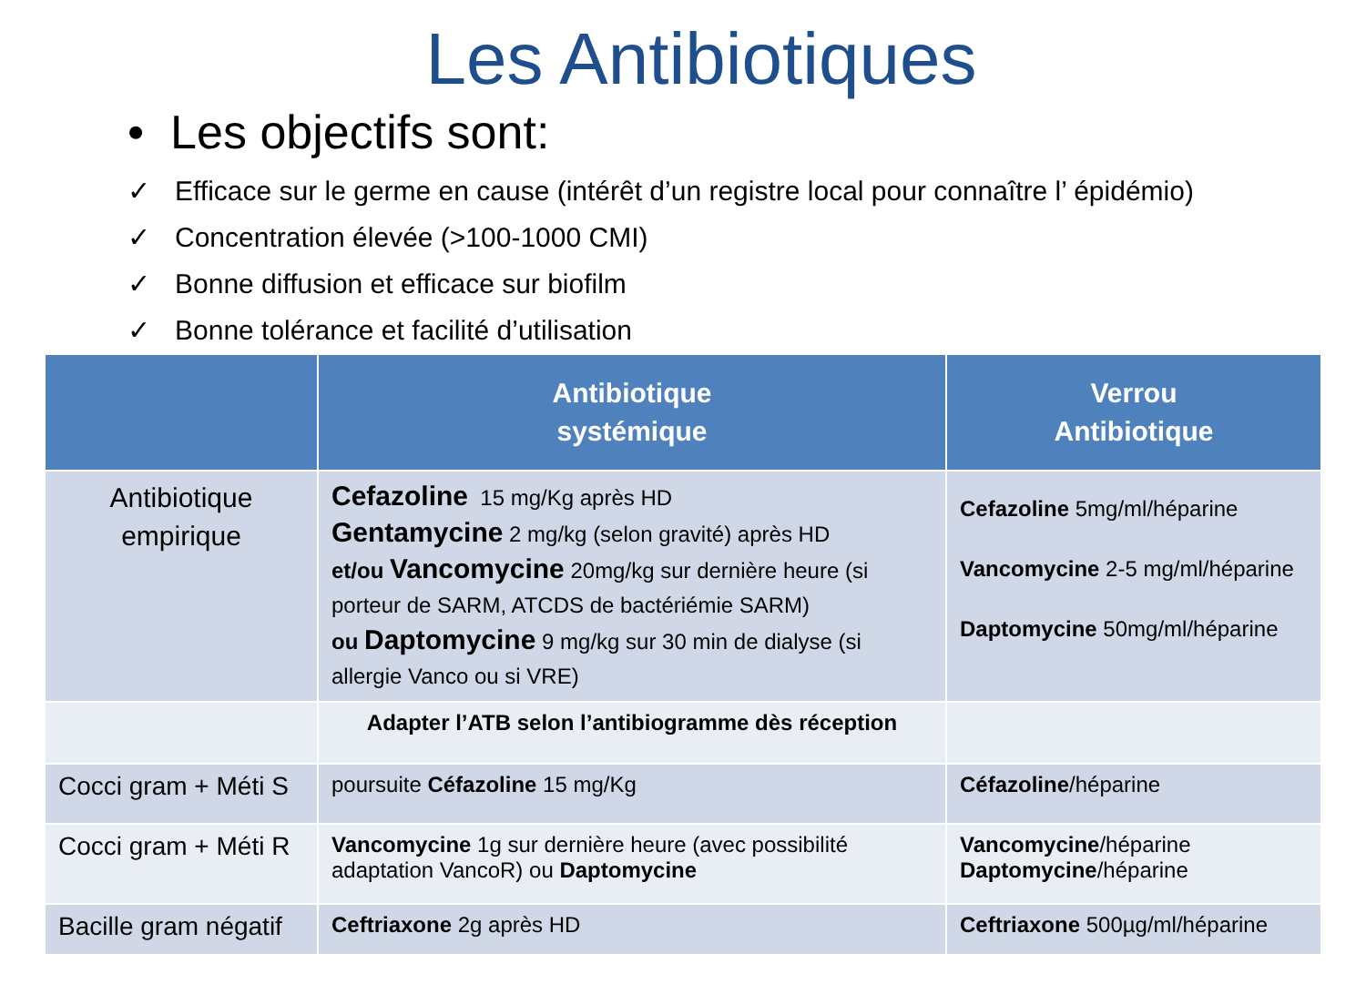Les Antibiotiques
• Les objectifs sont:
✓ Efficace sur le germe en cause (intérêt d’un registre local pour connaître l’ épidémio)
✓ Concentration élevée (>100-1000 CMI)
✓ Bonne diffusion et efficace sur biofilm
✓ Bonne tolérance et facilité d’utilisation
| | Antibiotique systémique | Verrou Antibiotique |
| --- | --- | --- |
| Antibiotique empirique | Cefazoline 15 mg/Kg après HD Gentamycine 2 mg/kg (selon gravité) après HD et/ou Vancomycine 20mg/kg sur dernière heure (si porteur de SARM, ATCDS de bactériémie SARM) ou Daptomycine 9 mg/kg sur 30 min de dialyse (si allergie Vanco ou si VRE) | Cefazoline 5mg/ml/héparine Vancomycine 2-5 mg/ml/héparine Daptomycine 50mg/ml/héparine |
| | Adapter l’ATB selon l’antibiogramme dès réception | |
| Cocci gram + Méti S | poursuite Céfazoline 15 mg/Kg | Céfazoline /héparine |
| Cocci gram + Méti R | Vancomycine 1g sur dernière heure (avec possibilité adaptation VancoR) ou Daptomycine | Vancomycine /héparine Daptomycine /héparine |
| Bacille gram négatif | Ceftriaxone 2g après HD | Ceftriaxone 500µg/ml/héparine |